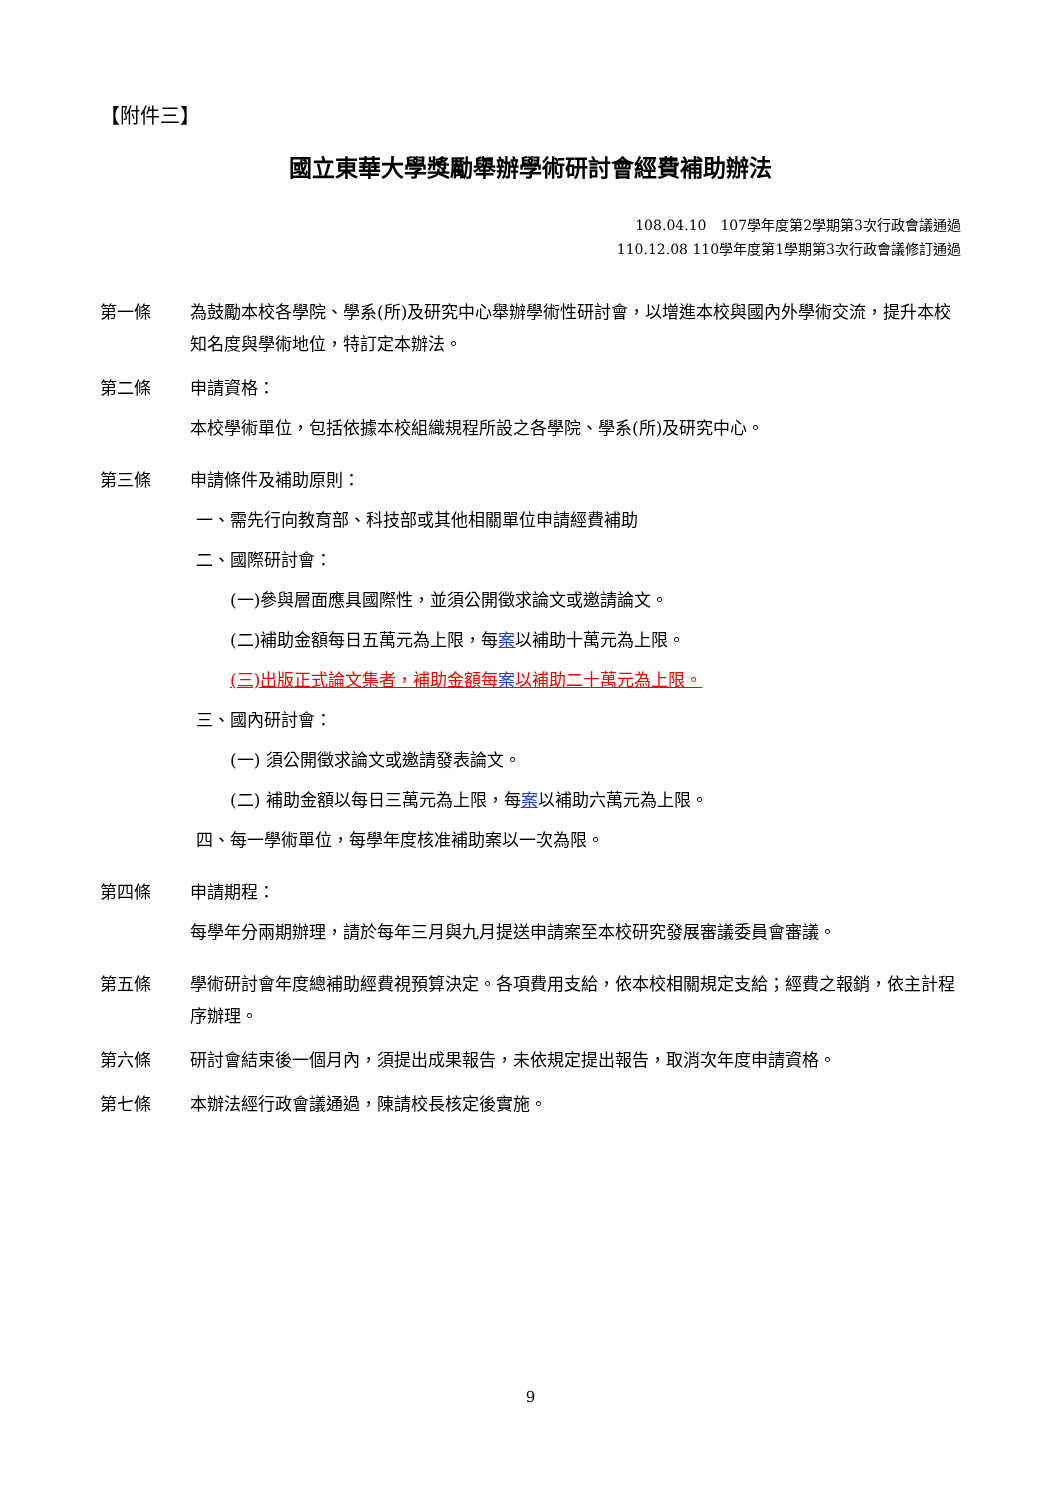【附件三】
國立東華大學獎勵舉辦學術研討會經費補助辦法
108.04.10　107學年度第2學期第3次行政會議通過
110.12.08 110學年度第1學期第3次行政會議修訂通過
第一條 為鼓勵本校各學院、學系(所)及研究中心舉辦學術性研討會，以增進本校與國內外學術交流，提升本校知名度與學術地位，特訂定本辦法。
第二條 申請資格：
本校學術單位，包括依據本校組織規程所設之各學院、學系(所)及研究中心。
第三條 申請條件及補助原則：
一、需先行向教育部、科技部或其他相關單位申請經費補助
二、國際研討會：
(一)參與層面應具國際性，並須公開徵求論文或邀請論文。
(二)補助金額每日五萬元為上限，每案以補助十萬元為上限。
(三)出版正式論文集者，補助金額每案以補助二十萬元為上限。
三、國內研討會：
(一) 須公開徵求論文或邀請發表論文。
(二) 補助金額以每日三萬元為上限，每案以補助六萬元為上限。
四、每一學術單位，每學年度核准補助案以一次為限。
第四條 申請期程：
每學年分兩期辦理，請於每年三月與九月提送申請案至本校研究發展審議委員會審議。
第五條 學術研討會年度總補助經費視預算決定。各項費用支給，依本校相關規定支給；經費之報銷，依主計程序辦理。
第六條 研討會結束後一個月內，須提出成果報告，未依規定提出報告，取消次年度申請資格。
第七條 本辦法經行政會議通過，陳請校長核定後實施。
9